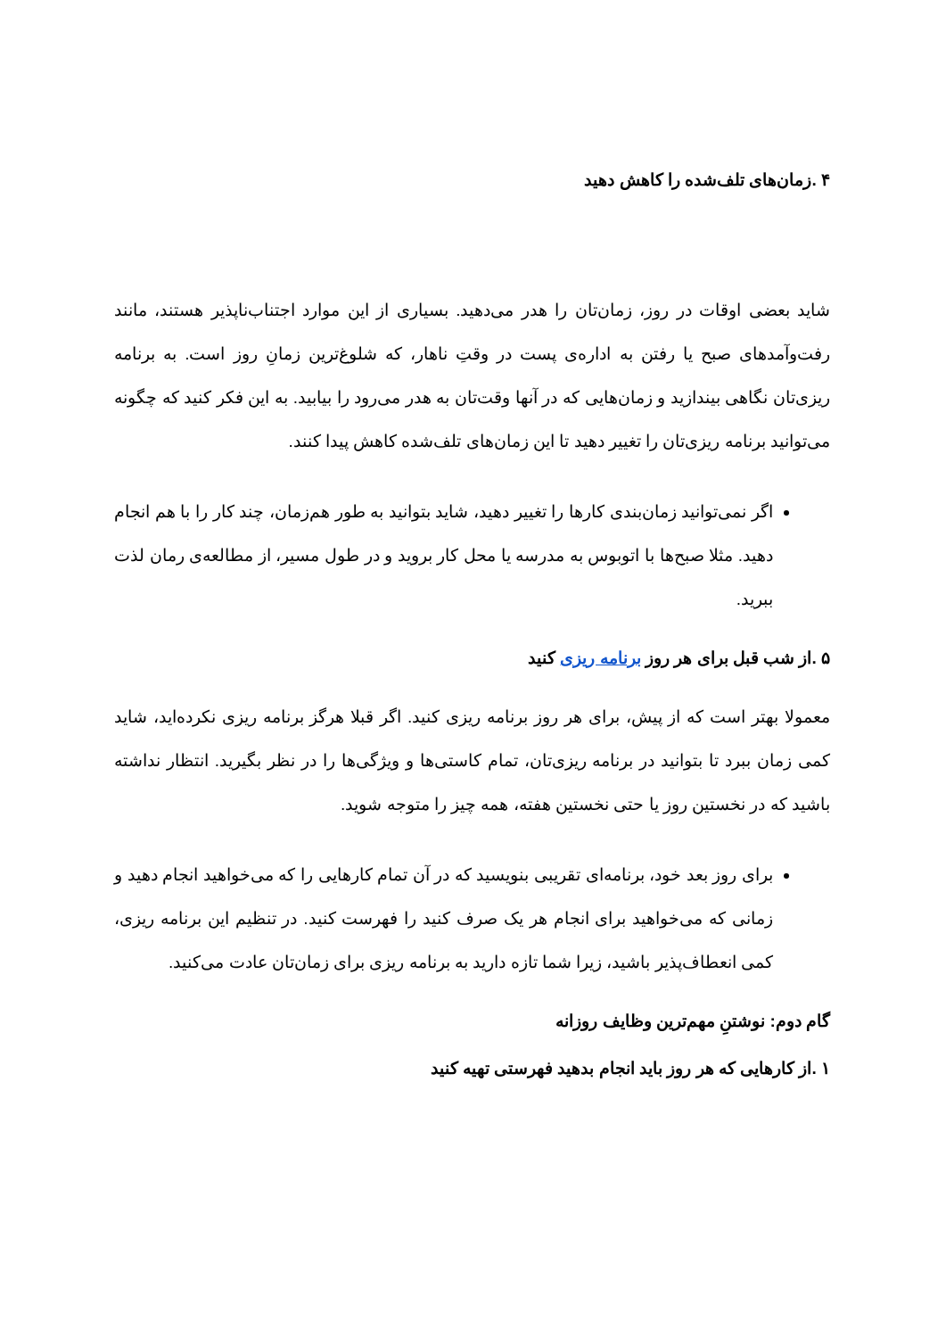۴ .زمان‌های تلف‌شده را کاهش دهید
شاید بعضی اوقات در روز، زمان‌تان را هدر می‌دهید. بسیاری از این موارد اجتناب‌ناپذیر هستند، مانند رفت‌وآمدهای صبح یا رفتن به اداره‌ی پست در وقتِ ناهار، که شلوغ‌ترین زمانِ روز است. به برنامه ریزی‌تان نگاهی بیندازید و زمان‌هایی که در آنها وقت‌تان به هدر می‌رود را بیابید. به این فکر کنید که چگونه می‌توانید برنامه ریزی‌تان را تغییر دهید تا این زمان‌های تلف‌شده کاهش پیدا کنند.
اگر نمی‌توانید زمان‌بندی کارها را تغییر دهید، شاید بتوانید به طور هم‌زمان، چند کار را با هم انجام دهید. مثلا صبح‌ها با اتوبوس به مدرسه یا محل کار بروید و در طول مسیر، از مطالعه‌ی رمان لذت ببرید.
۵ .از شب قبل برای هر روز برنامه ریزی کنید
معمولا بهتر است که از پیش، برای هر روز برنامه ریزی کنید. اگر قبلا هرگز برنامه ریزی نکرده‌اید، شاید کمی زمان ببرد تا بتوانید در برنامه ریزی‌تان، تمام کاستی‌ها و ویژگی‌ها را در نظر بگیرید. انتظار نداشته باشید که در نخستین روز یا حتی نخستین هفته، همه چیز را متوجه شوید.
برای روز بعد خود، برنامه‌ای تقریبی بنویسید که در آن تمام کارهایی را که می‌خواهید انجام دهید و زمانی که می‌خواهید برای انجام هر یک صرف کنید را فهرست کنید. در تنظیم این برنامه ریزی، کمی انعطاف‌پذیر باشید، زیرا شما تازه دارید به برنامه ریزی برای زمان‌تان عادت می‌کنید.
گام دوم: نوشتنِ مهم‌ترین وظایف روزانه
۱ .از کارهایی که هر روز باید انجام بدهید فهرستی تهیه کنید